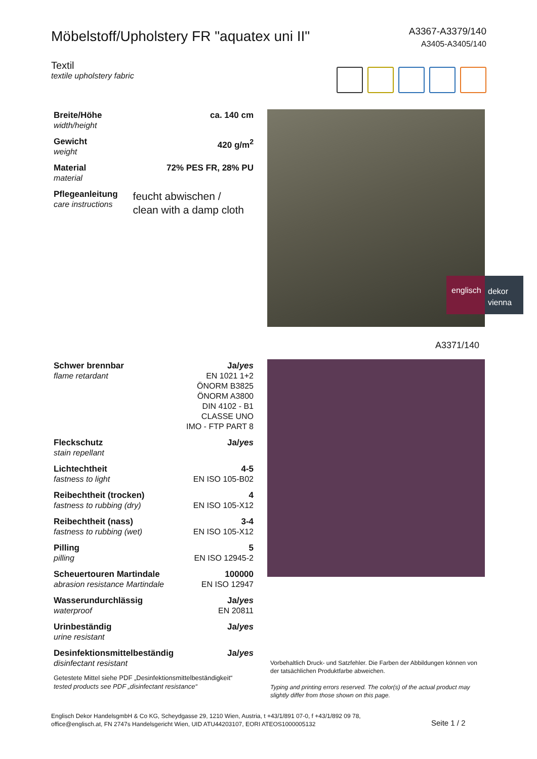A3367-A3379/140
A3405-A3405/140
Möbelstoff/Upholstery FR "aquatex uni II"
Textil
textile upholstery fabric
| Breite/Höhe width/height | ca. 140 cm |
| Gewicht weight | 420 g/m<sup>2</sup> |
| Material material | 72% PES FR, 28% PU |
| Pflegeanleitung care instructions | feucht abwischen / clean with a damp cloth |
englisch
dekor
vienna
A3371/140
| Schwer brennbar flame retardant | Ja/ yes EN 1021 1+2 ÖNORM B3825 ÖNORM A3800 DIN 4102 - B1 CLASSE UNO IMO - FTP PART 8 |
| Fleckschutz stain repellant | Ja/ yes |
| Lichtechtheit fastness to light | 4-5 EN ISO 105-B02 |
| Reibechtheit (trocken) fastness to rubbing (dry) | 4 EN ISO 105-X12 |
| Reibechtheit (nass) fastness to rubbing (wet) | 3-4 EN ISO 105-X12 |
| Pilling pilling | 5 EN ISO 12945-2 |
| Scheuertouren Martindale abrasion resistance Martindale | 100000 EN ISO 12947 |
| Wasserundurchlässig waterproof | Ja/ yes EN 20811 |
| Urinbeständig urine resistant | Ja/ yes |
| Desinfektionsmittelbeständig disinfectant resistant | Ja/ yes |
| Getestete Mittel siehe PDF „Desinfektionsmittelbeständigkeit“ tested products see PDF „disinfectant resistance“ | |
Vorbehaltlich Druck- und Satzfehler. Die Farben der Abbildungen können von der tatsächlichen Produktfarbe abweichen.
Typing and printing errors reserved. The color(s) of the actual product may slightly differ from those shown on this page.
Englisch Dekor HandelsgmbH & Co KG, Scheydgasse 29, 1210 Wien, Austria, t +43/1/891 07-0, f +43/1/892 09 78,
office@englisch.at, FN 2747s Handelsgericht Wien, UID ATU44203107, EORI ATEOS1000005132
Seite 1 / 2